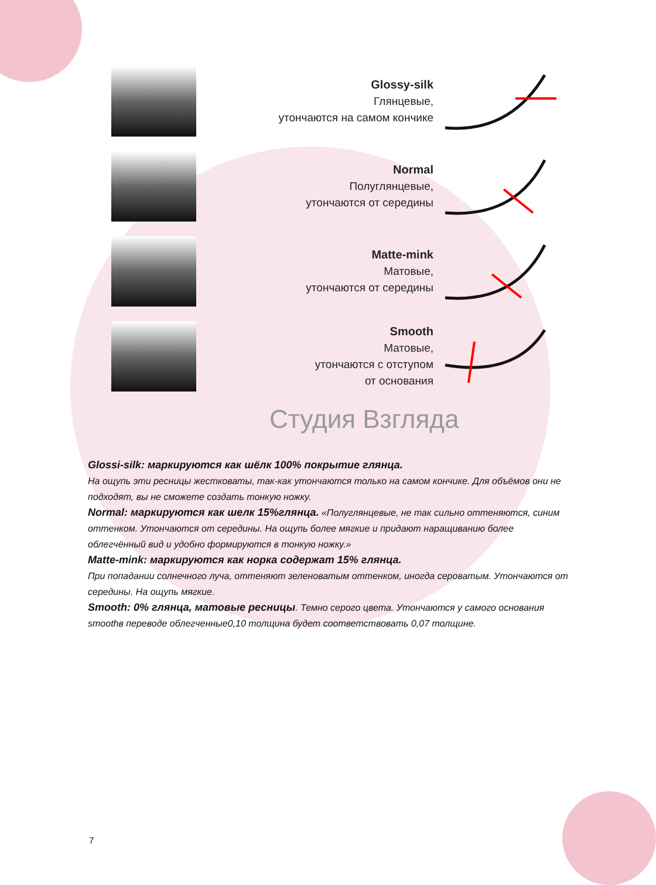Glossy-silk
Глянцевые,
утончаются на самом кончике
Normal
Полуглянцевые,
утончаются от середины
Matte-mink
Матовые,
утончаются от середины
Smooth
Матовые,
утончаются с отступом
от основания
Студия Взгляда
Glossi-silk: маркируются как шёлк 100% покрытие глянца.
На ощупь эти ресницы жестковаты, так-как утончаются только на самом кончике. Для объёмов они не подходят, вы не сможете создать тонкую ножку.
Normal: маркируются как шелк 15%глянца. «Полуглянцевые, не так сильно оттеняются, синим оттенком. Утончаются от середины. На ощупь более мягкие и придают наращиванию более облегчённый вид и удобно формируются в тонкую ножку.»
Matte-mink: маркируются как норка содержат 15% глянца.
При попадании солнечного луча, оттеняют зеленоватым оттенком, иногда сероватым. Утончаются от середины. На ощупь мягкие.
Smooth: 0% глянца, матовые ресницы. Темно серого цвета. Утончаются у самого основания smoothв переводе облегченные0,10 толщина будет соответствовать 0,07 толщине.
7